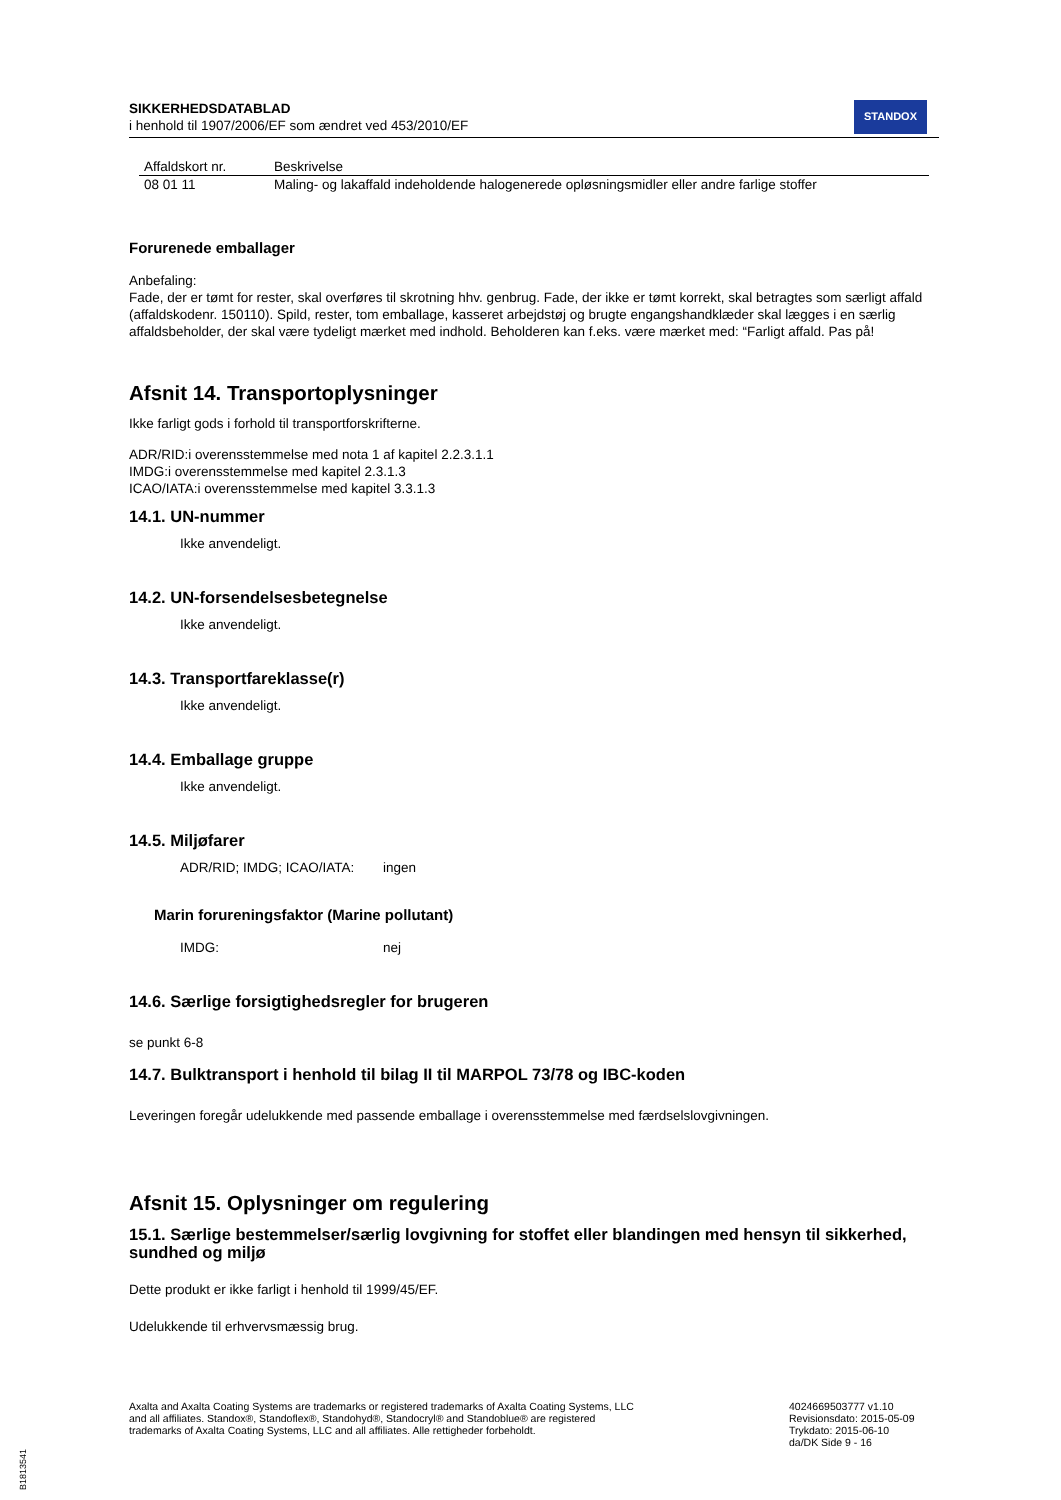SIKKERHEDSDATABLAD
i henhold til 1907/2006/EF som ændret ved 453/2010/EF
STANDOX
| Affaldskort nr. | Beskrivelse |
| --- | --- |
| 08 01 11 | Maling- og lakaffald indeholdende halogenerede opløsningsmidler eller andre farlige stoffer |
Forurenede emballager
Anbefaling:
Fade, der er tømt for rester, skal overføres til skrotning hhv. genbrug. Fade, der ikke er tømt korrekt, skal betragtes som særligt affald (affaldskodenr. 150110). Spild, rester, tom emballage, kasseret arbejdstøj og brugte engangshandklæder skal lægges i en særlig affaldsbeholder, der skal være tydeligt mærket med indhold. Beholderen kan f.eks. være mærket med: “Farligt affald. Pas på!
Afsnit 14. Transportoplysninger
Ikke farligt gods i forhold til transportforskrifterne.
ADR/RID:i overensstemmelse med nota 1 af kapitel 2.2.3.1.1
IMDG:i overensstemmelse med kapitel 2.3.1.3
ICAO/IATA:i overensstemmelse med kapitel 3.3.1.3
14.1. UN-nummer
Ikke anvendeligt.
14.2. UN-forsendelsesbetegnelse
Ikke anvendeligt.
14.3. Transportfareklasse(r)
Ikke anvendeligt.
14.4. Emballage gruppe
Ikke anvendeligt.
14.5. Miljøfarer
ADR/RID; IMDG; ICAO/IATA: ingen
Marin forureningsfaktor (Marine pollutant)
IMDG: nej
14.6. Særlige forsigtighedsregler for brugeren
se punkt 6-8
14.7. Bulktransport i henhold til bilag II til MARPOL 73/78 og IBC-koden
Leveringen foregår udelukkende med passende emballage i overensstemmelse med færdselslovgivningen.
Afsnit 15. Oplysninger om regulering
15.1. Særlige bestemmelser/særlig lovgivning for stoffet eller blandingen med hensyn til sikkerhed, sundhed og miljø
Dette produkt er ikke farligt i henhold til 1999/45/EF.
Udelukkende til erhvervsmæssig brug.
Axalta and Axalta Coating Systems are trademarks or registered trademarks of Axalta Coating Systems, LLC and all affiliates. Standox®, Standoflex®, Standohyd®, Standocryl® and Standoblue® are registered trademarks of Axalta Coating Systems, LLC and all affiliates. Alle rettigheder forbeholdt.
4024669503777 v1.10
Revisionsdato: 2015-05-09
Trykdato: 2015-06-10
da/DK Side 9 - 16
B1813541